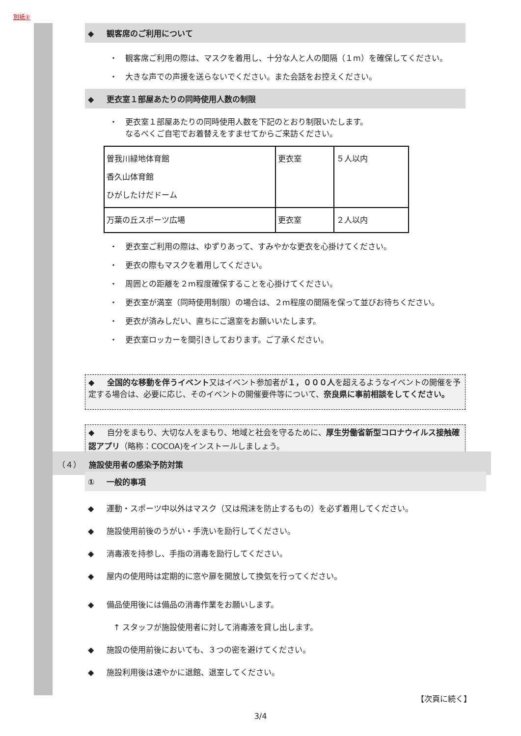別紙①
◆ 観客席のご利用について
・　観客席ご利用の際は、マスクを着用し、十分な人と人の間隔（１m）を確保してください。
・　大きな声での声援を送らないでください。また会話をお控えください。
◆ 更衣室１部屋あたりの同時使用人数の制限
・　更衣室１部屋あたりの同時使用人数を下記のとおり制限いたします。
なるべくご自宅でお着替えをすませてからご来訪ください。
| 曽我川緑地体育館 香久山体育館 ひがしたけだドーム | 更衣室 | ５人以内 |
| 万葉の丘スポーツ広場 | 更衣室 | ２人以内 |
・　更衣室ご利用の際は、ゆずりあって、すみやかな更衣を心掛けてください。
・　更衣の際もマスクを着用してください。
・　周囲との距離を２m程度確保することを心掛けてください。
・　更衣室が満室（同時使用制限）の場合は、２m程度の間隔を保って並びお待ちください。
・　更衣が済みしだい、直ちにご退室をお願いいたします。
・　更衣室ロッカーを間引きしております。ご了承ください。
◆ 全国的な移動を伴うイベント又はイベント参加者が１，０００人を超えるようなイベントの開催を予定する場合は、必要に応じ、そのイベントの開催要件等について、奈良県に事前相談をしてください。
◆ 自分をまもり、大切な人をまもり、地域と社会を守るために、厚生労働省新型コロナウイルス接触確認アプリ（略称：COCOA)をインストールしましょう。
（４）　施設使用者の感染予防対策
① 一般的事項
◆ 運動・スポーツ中以外はマスク（又は飛沫を防止するもの）を必ず着用してください。
◆ 施設使用前後のうがい・手洗いを励行してください。
◆ 消毒液を持参し、手指の消毒を励行してください。
◆ 屋内の使用時は定期的に窓や扉を開放して換気を行ってください。
◆ 備品使用後には備品の消毒作業をお願いします。
↑ スタッフが施設使用者に対して消毒液を貸し出します。
◆ 施設の使用前後においても、３つの密を避けてください。
◆ 施設利用後は速やかに退館、退室してください。
【次頁に続く】
3/4